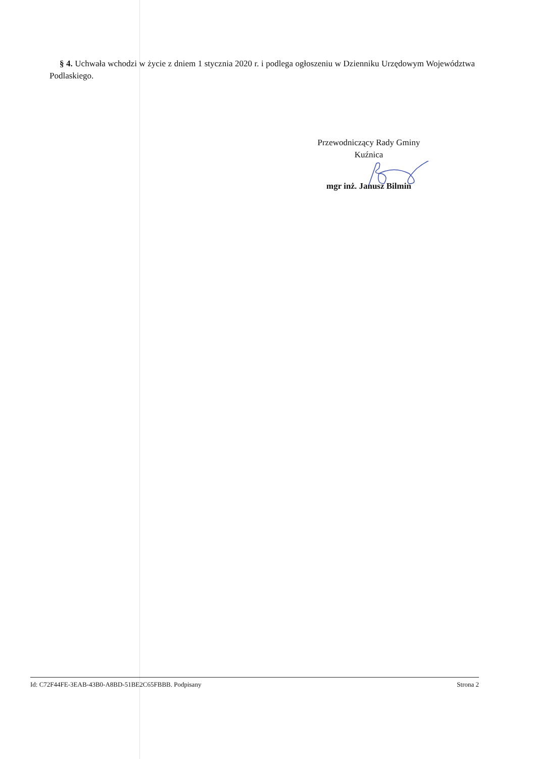§ 4. Uchwała wchodzi w życie z dniem 1 stycznia 2020 r. i podlega ogłoszeniu w Dzienniku Urzędowym Województwa Podlaskiego.
Przewodniczący Rady Gminy
Kuźnica
mgr inż. Janusz Bilmin
Id: C72F44FE-3EAB-43B0-A8BD-51BE2C65FBBB. Podpisany Strona 2